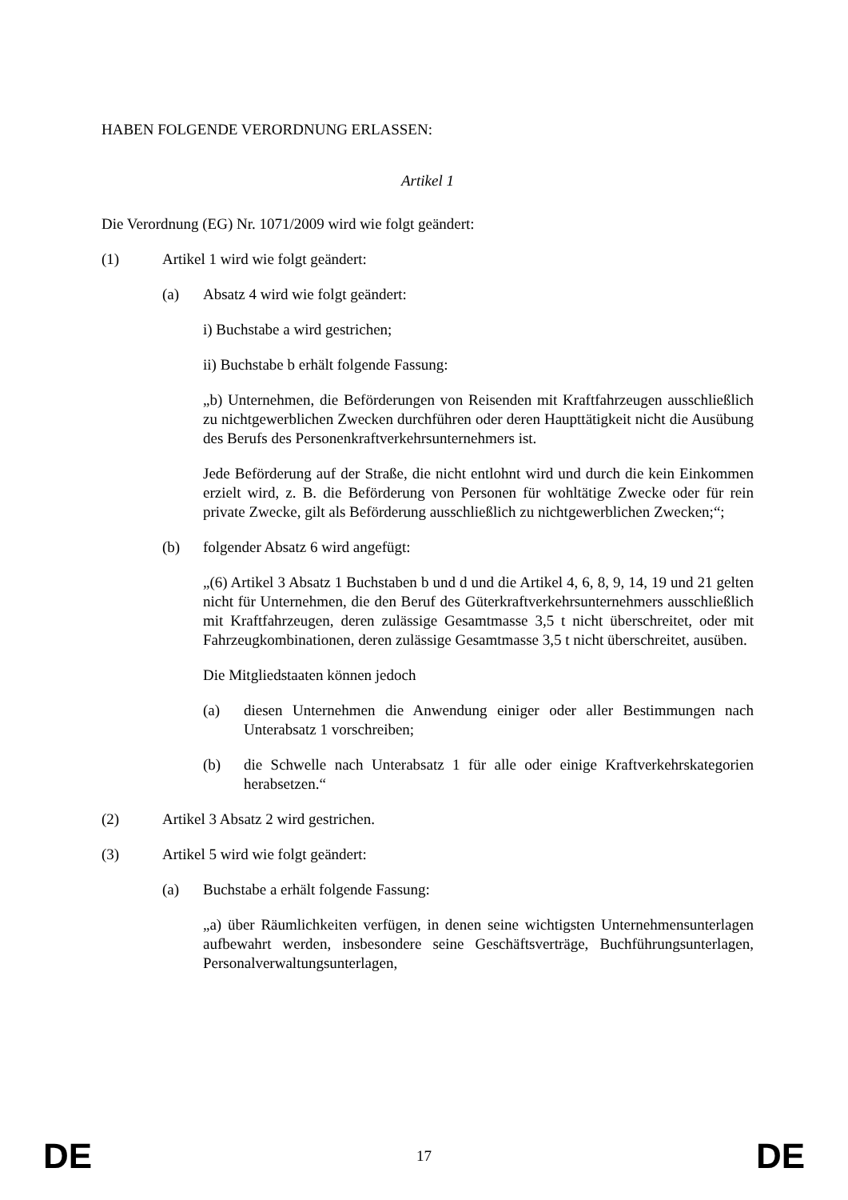HABEN FOLGENDE VERORDNUNG ERLASSEN:
Artikel 1
Die Verordnung (EG) Nr. 1071/2009 wird wie folgt geändert:
(1) Artikel 1 wird wie folgt geändert:
(a) Absatz 4 wird wie folgt geändert:
i) Buchstabe a wird gestrichen;
ii) Buchstabe b erhält folgende Fassung:
„b) Unternehmen, die Beförderungen von Reisenden mit Kraftfahrzeugen ausschließlich zu nichtgewerblichen Zwecken durchführen oder deren Haupttätigkeit nicht die Ausübung des Berufs des Personenkraftverkehrsunternehmers ist.
Jede Beförderung auf der Straße, die nicht entlohnt wird und durch die kein Einkommen erzielt wird, z. B. die Beförderung von Personen für wohltätige Zwecke oder für rein private Zwecke, gilt als Beförderung ausschließlich zu nichtgewerblichen Zwecken;“;
(b) folgender Absatz 6 wird angefügt:
„(6) Artikel 3 Absatz 1 Buchstaben b und d und die Artikel 4, 6, 8, 9, 14, 19 und 21 gelten nicht für Unternehmen, die den Beruf des Güterkraftverkehrsunternehmers ausschließlich mit Kraftfahrzeugen, deren zulässige Gesamtmasse 3,5 t nicht überschreitet, oder mit Fahrzeugkombinationen, deren zulässige Gesamtmasse 3,5 t nicht überschreitet, ausüben.
Die Mitgliedstaaten können jedoch
(a) diesen Unternehmen die Anwendung einiger oder aller Bestimmungen nach Unterabsatz 1 vorschreiben;
(b) die Schwelle nach Unterabsatz 1 für alle oder einige Kraftverkehrskategorien herabsetzen.“
(2) Artikel 3 Absatz 2 wird gestrichen.
(3) Artikel 5 wird wie folgt geändert:
(a) Buchstabe a erhält folgende Fassung:
„a) über Räumlichkeiten verfügen, in denen seine wichtigsten Unternehmensunterlagen aufbewahrt werden, insbesondere seine Geschäftsverträge, Buchführungsunterlagen, Personalverwaltungsunterlagen,
DE 17 DE